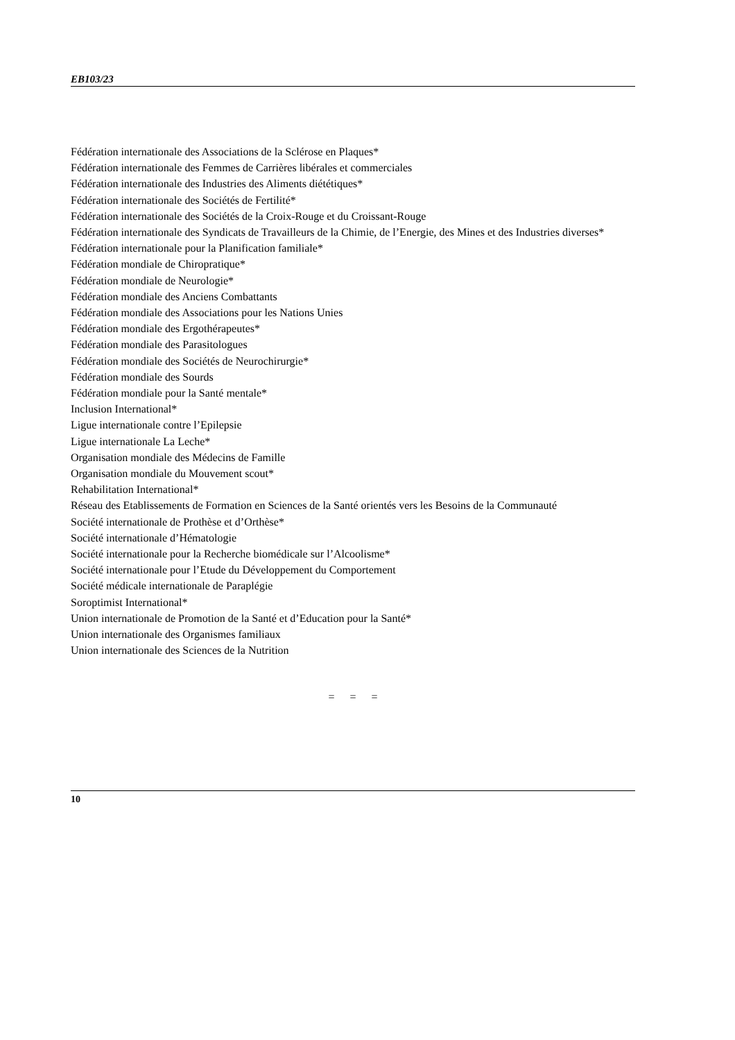EB103/23
Fédération internationale des Associations de la Sclérose en Plaques*
Fédération internationale des Femmes de Carrières libérales et commerciales
Fédération internationale des Industries des Aliments diététiques*
Fédération internationale des Sociétés de Fertilité*
Fédération internationale des Sociétés de la Croix-Rouge et du Croissant-Rouge
Fédération internationale des Syndicats de Travailleurs de la Chimie, de l’Energie, des Mines et des Industries diverses*
Fédération internationale pour la Planification familiale*
Fédération mondiale de Chiropratique*
Fédération mondiale de Neurologie*
Fédération mondiale des Anciens Combattants
Fédération mondiale des Associations pour les Nations Unies
Fédération mondiale des Ergothérapeutes*
Fédération mondiale des Parasitologues
Fédération mondiale des Sociétés de Neurochirurgie*
Fédération mondiale des Sourds
Fédération mondiale pour la Santé mentale*
Inclusion International*
Ligue internationale contre l’Epilepsie
Ligue internationale La Leche*
Organisation mondiale des Médecins de Famille
Organisation mondiale du Mouvement scout*
Rehabilitation International*
Réseau des Etablissements de Formation en Sciences de la Santé orientés vers les Besoins de la Communauté
Société internationale de Prothèse et d’Orthèse*
Société internationale d’Hématologie
Société internationale pour la Recherche biomédicale sur l’Alcoolisme*
Société internationale pour l’Etude du Développement du Comportement
Société médicale internationale de Paraplégie
Soroptimist International*
Union internationale de Promotion de la Santé et d’Education pour la Santé*
Union internationale des Organismes familiaux
Union internationale des Sciences de la Nutrition
= = =
10